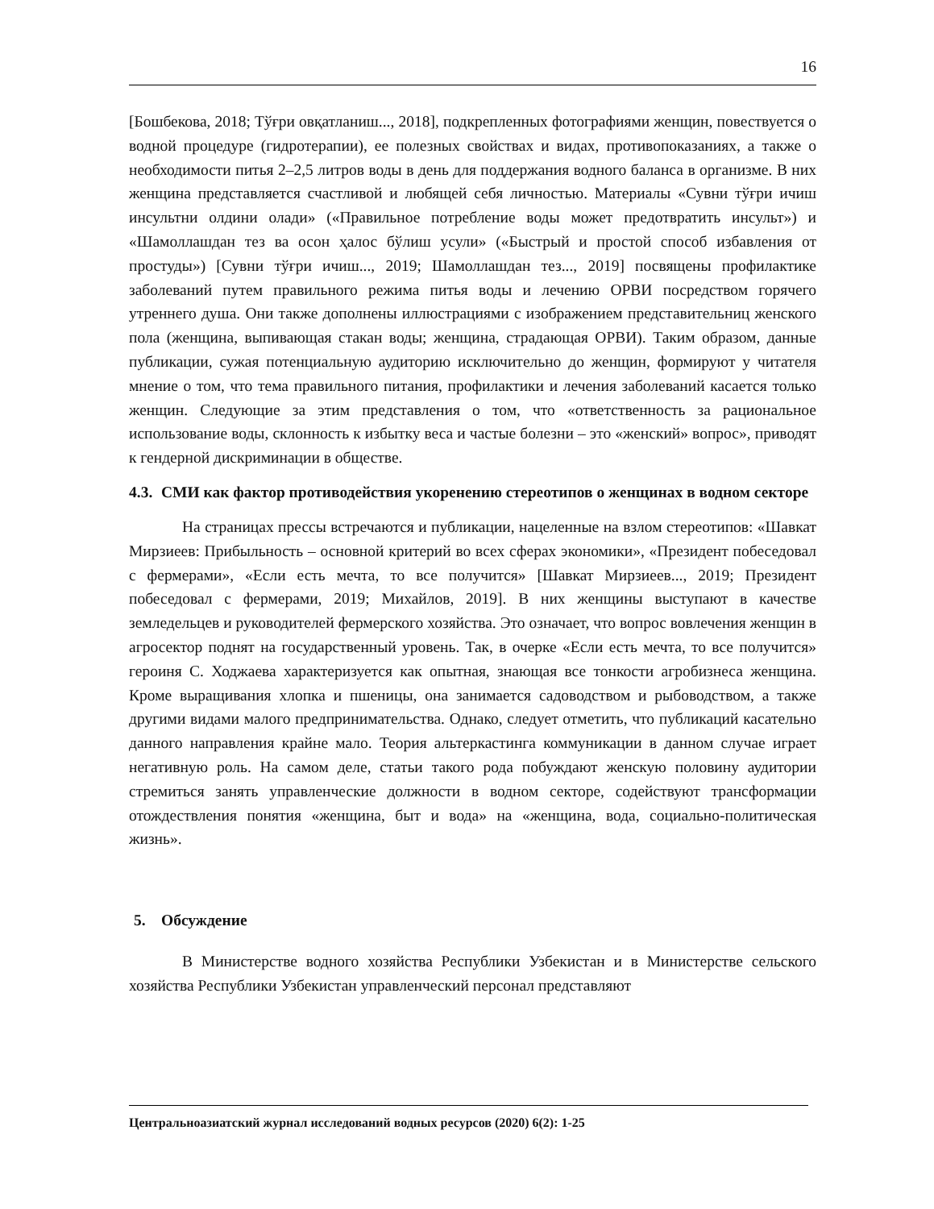16
[Бошбекова, 2018; Тўғри овқатланиш..., 2018], подкрепленных фотографиями женщин, повествуется о водной процедуре (гидротерапии), ее полезных свойствах и видах, противопоказаниях, а также о необходимости питья 2–2,5 литров воды в день для поддержания водного баланса в организме. В них женщина представляется счастливой и любящей себя личностью. Материалы «Сувни тўғри ичиш инсультни олдини олади» («Правильное потребление воды может предотвратить инсульт») и «Шамоллашдан тез ва осон ҳалос бўлиш усули» («Быстрый и простой способ избавления от простуды») [Сувни тўғри ичиш..., 2019; Шамоллашдан тез..., 2019] посвящены профилактике заболеваний путем правильного режима питья воды и лечению ОРВИ посредством горячего утреннего душа. Они также дополнены иллюстрациями с изображением представительниц женского пола (женщина, выпивающая стакан воды; женщина, страдающая ОРВИ). Таким образом, данные публикации, сужая потенциальную аудиторию исключительно до женщин, формируют у читателя мнение о том, что тема правильного питания, профилактики и лечения заболеваний касается только женщин. Следующие за этим представления о том, что «ответственность за рациональное использование воды, склонность к избытку веса и частые болезни – это «женский» вопрос», приводят к гендерной дискриминации в обществе.
4.3. СМИ как фактор противодействия укоренению стереотипов о женщинах в водном секторе
На страницах прессы встречаются и публикации, нацеленные на взлом стереотипов: «Шавкат Мирзиеев: Прибыльность – основной критерий во всех сферах экономики», «Президент побеседовал с фермерами», «Если есть мечта, то все получится» [Шавкат Мирзиеев..., 2019; Президент побеседовал с фермерами, 2019; Михайлов, 2019]. В них женщины выступают в качестве земледельцев и руководителей фермерского хозяйства. Это означает, что вопрос вовлечения женщин в агросектор поднят на государственный уровень. Так, в очерке «Если есть мечта, то все получится» героиня С. Ходжаева характеризуется как опытная, знающая все тонкости агробизнеса женщина. Кроме выращивания хлопка и пшеницы, она занимается садоводством и рыбоводством, а также другими видами малого предпринимательства. Однако, следует отметить, что публикаций касательно данного направления крайне мало. Теория альтеркастинга коммуникации в данном случае играет негативную роль. На самом деле, статьи такого рода побуждают женскую половину аудитории стремиться занять управленческие должности в водном секторе, содействуют трансформации отождествления понятия «женщина, быт и вода» на «женщина, вода, социально-политическая жизнь».
5. Обсуждение
В Министерстве водного хозяйства Республики Узбекистан и в Министерстве сельского хозяйства Республики Узбекистан управленческий персонал представляют
Центральноазиатский журнал исследований водных ресурсов (2020) 6(2): 1-25